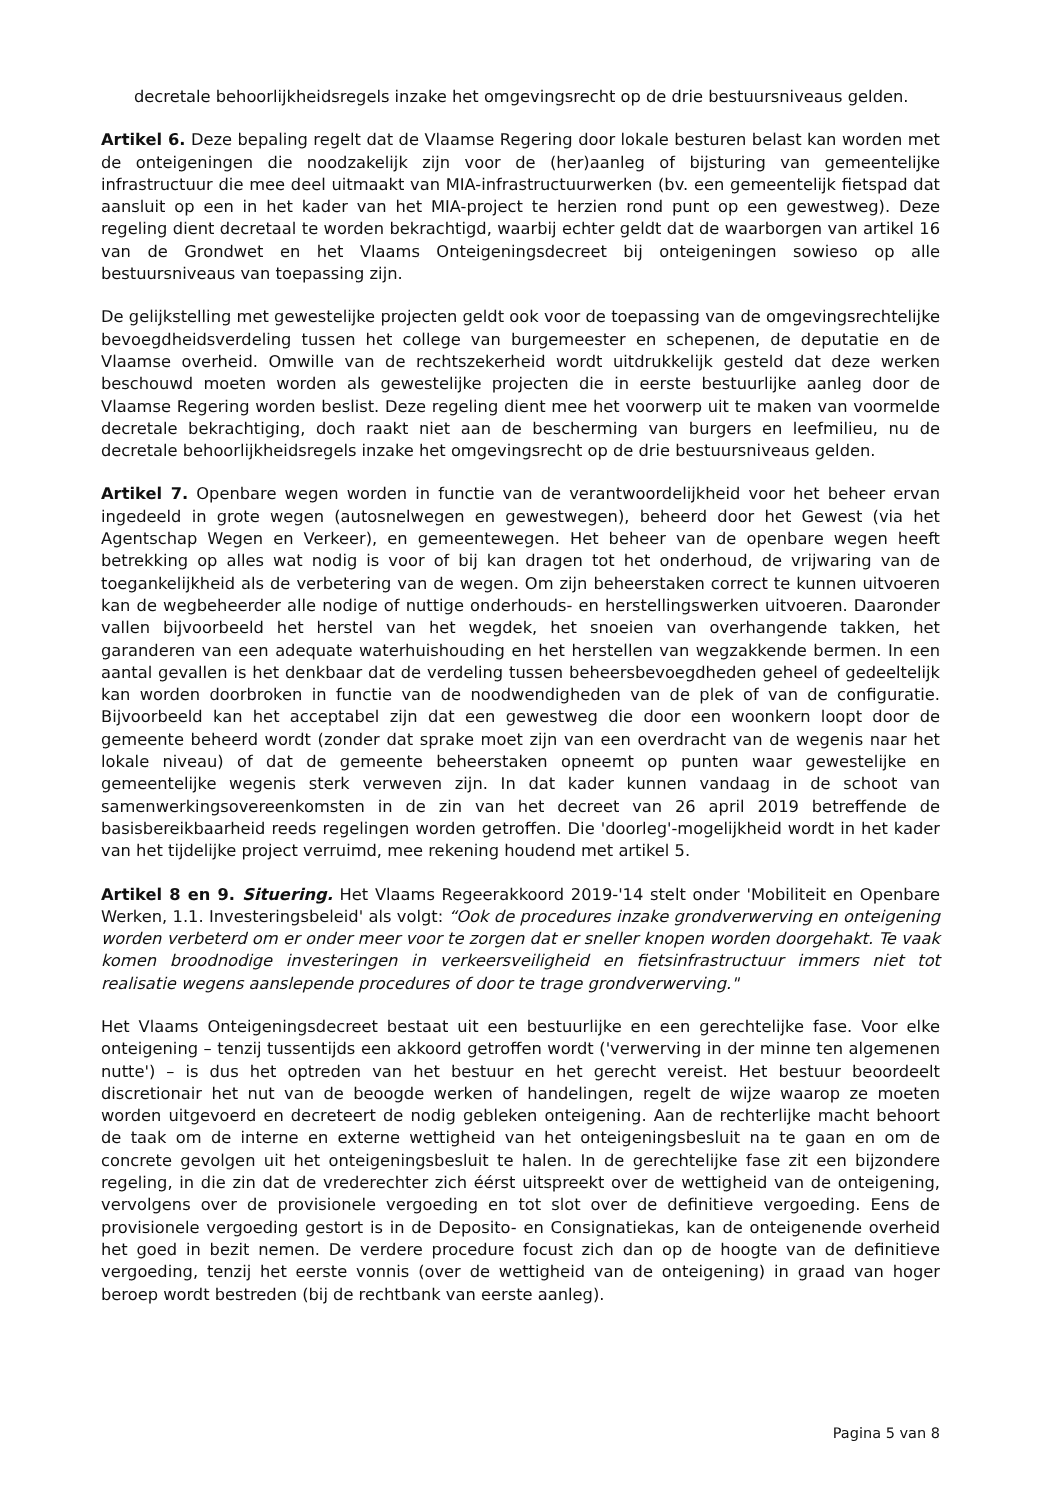decretale behoorlijkheidsregels inzake het omgevingsrecht op de drie bestuursniveaus gelden.
Artikel 6. Deze bepaling regelt dat de Vlaamse Regering door lokale besturen belast kan worden met de onteigeningen die noodzakelijk zijn voor de (her)aanleg of bijsturing van gemeentelijke infrastructuur die mee deel uitmaakt van MIA-infrastructuurwerken (bv. een gemeentelijk fietspad dat aansluit op een in het kader van het MIA-project te herzien rond punt op een gewestweg). Deze regeling dient decretaal te worden bekrachtigd, waarbij echter geldt dat de waarborgen van artikel 16 van de Grondwet en het Vlaams Onteigeningsdecreet bij onteigeningen sowieso op alle bestuursniveaus van toepassing zijn.
De gelijkstelling met gewestelijke projecten geldt ook voor de toepassing van de omgevingsrechtelijke bevoegdheidsverdeling tussen het college van burgemeester en schepenen, de deputatie en de Vlaamse overheid. Omwille van de rechtszekerheid wordt uitdrukkelijk gesteld dat deze werken beschouwd moeten worden als gewestelijke projecten die in eerste bestuurlijke aanleg door de Vlaamse Regering worden beslist. Deze regeling dient mee het voorwerp uit te maken van voormelde decretale bekrachtiging, doch raakt niet aan de bescherming van burgers en leefmilieu, nu de decretale behoorlijkheidsregels inzake het omgevingsrecht op de drie bestuursniveaus gelden.
Artikel 7. Openbare wegen worden in functie van de verantwoordelijkheid voor het beheer ervan ingedeeld in grote wegen (autosnelwegen en gewestwegen), beheerd door het Gewest (via het Agentschap Wegen en Verkeer), en gemeentewegen. Het beheer van de openbare wegen heeft betrekking op alles wat nodig is voor of bij kan dragen tot het onderhoud, de vrijwaring van de toegankelijkheid als de verbetering van de wegen. Om zijn beheerstaken correct te kunnen uitvoeren kan de wegbeheerder alle nodige of nuttige onderhouds- en herstellingswerken uitvoeren. Daaronder vallen bijvoorbeeld het herstel van het wegdek, het snoeien van overhangende takken, het garanderen van een adequate waterhuishouding en het herstellen van wegzakkende bermen. In een aantal gevallen is het denkbaar dat de verdeling tussen beheersbevoegdheden geheel of gedeeltelijk kan worden doorbroken in functie van de noodwendigheden van de plek of van de configuratie. Bijvoorbeeld kan het acceptabel zijn dat een gewestweg die door een woonkern loopt door de gemeente beheerd wordt (zonder dat sprake moet zijn van een overdracht van de wegenis naar het lokale niveau) of dat de gemeente beheerstaken opneemt op punten waar gewestelijke en gemeentelijke wegenis sterk verweven zijn. In dat kader kunnen vandaag in de schoot van samenwerkingsovereenkomsten in de zin van het decreet van 26 april 2019 betreffende de basisbereikbaarheid reeds regelingen worden getroffen. Die 'doorleg'-mogelijkheid wordt in het kader van het tijdelijke project verruimd, mee rekening houdend met artikel 5.
Artikel 8 en 9. Situering. Het Vlaams Regeerakkoord 2019-'14 stelt onder 'Mobiliteit en Openbare Werken, 1.1. Investeringsbeleid' als volgt: “Ook de procedures inzake grondverwerving en onteigening worden verbeterd om er onder meer voor te zorgen dat er sneller knopen worden doorgehakt. Te vaak komen broodnodige investeringen in verkeersveiligheid en fietsinfrastructuur immers niet tot realisatie wegens aanslepende procedures of door te trage grondverwerving."
Het Vlaams Onteigeningsdecreet bestaat uit een bestuurlijke en een gerechtelijke fase. Voor elke onteigening – tenzij tussentijds een akkoord getroffen wordt ('verwerving in der minne ten algemenen nutte') – is dus het optreden van het bestuur en het gerecht vereist. Het bestuur beoordeelt discretionair het nut van de beoogde werken of handelingen, regelt de wijze waarop ze moeten worden uitgevoerd en decreteert de nodig gebleken onteigening. Aan de rechterlijke macht behoort de taak om de interne en externe wettigheid van het onteigeningsbesluit na te gaan en om de concrete gevolgen uit het onteigeningsbesluit te halen. In de gerechtelijke fase zit een bijzondere regeling, in die zin dat de vrederechter zich éérst uitspreekt over de wettigheid van de onteigening, vervolgens over de provisionele vergoeding en tot slot over de definitieve vergoeding. Eens de provisionele vergoeding gestort is in de Deposito- en Consignatiekas, kan de onteigenende overheid het goed in bezit nemen. De verdere procedure focust zich dan op de hoogte van de definitieve vergoeding, tenzij het eerste vonnis (over de wettigheid van de onteigening) in graad van hoger beroep wordt bestreden (bij de rechtbank van eerste aanleg).
Pagina 5 van 8